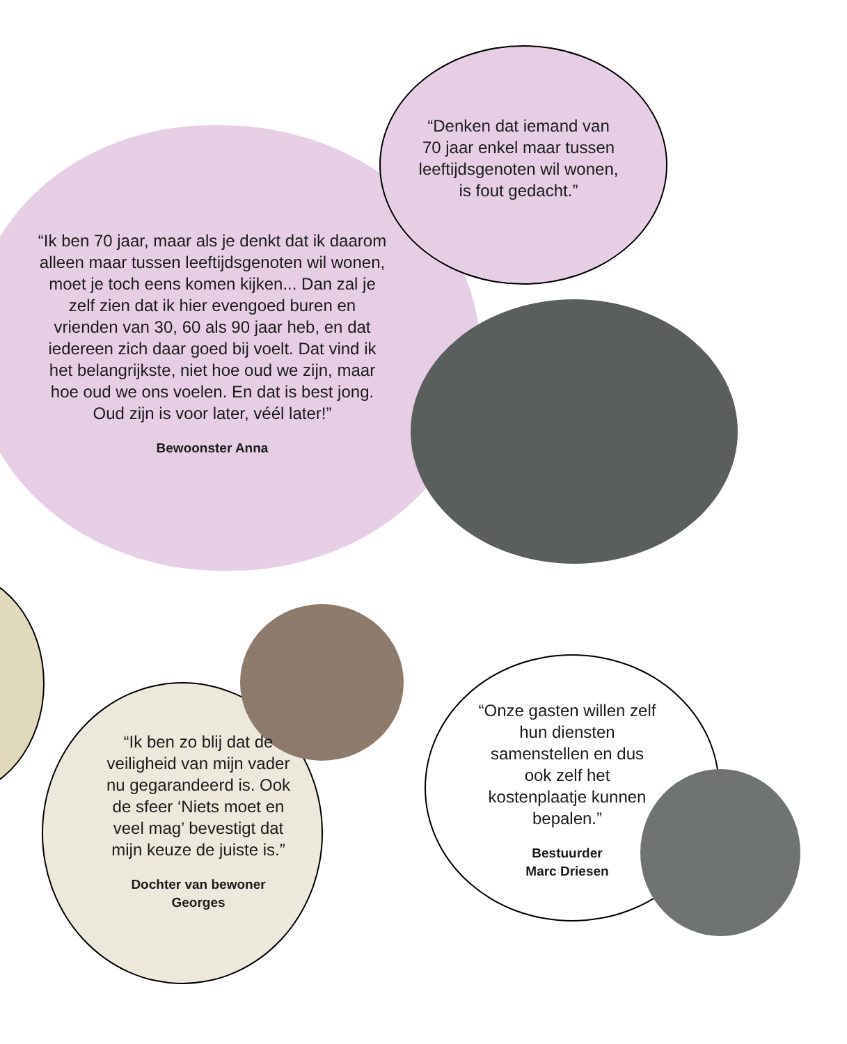“Denken dat iemand van 70 jaar enkel maar tussen leeftijdsgenoten wil wonen, is fout gedacht.”
“Ik ben 70 jaar, maar als je denkt dat ik daarom alleen maar tussen leeftijdsgenoten wil wonen, moet je toch eens komen kijken... Dan zal je zelf zien dat ik hier evengoed buren en vrienden van 30, 60 als 90 jaar heb, en dat iedereen zich daar goed bij voelt. Dat vind ik het belangrijkste, niet hoe oud we zijn, maar hoe oud we ons voelen. En dat is best jong. Oud zijn is voor later, véél later!”
Bewoonster Anna
“Ik ben zo blij dat de veiligheid van mijn vader nu gegarandeerd is. Ook de sfeer ‘Niets moet en veel mag’ bevestigt dat mijn keuze de juiste is.”
Dochter van bewoner
Georges
“Onze gasten willen zelf hun diensten samenstellen en dus ook zelf het kostenplaatje kunnen bepalen.”
Bestuurder
Marc Driesen